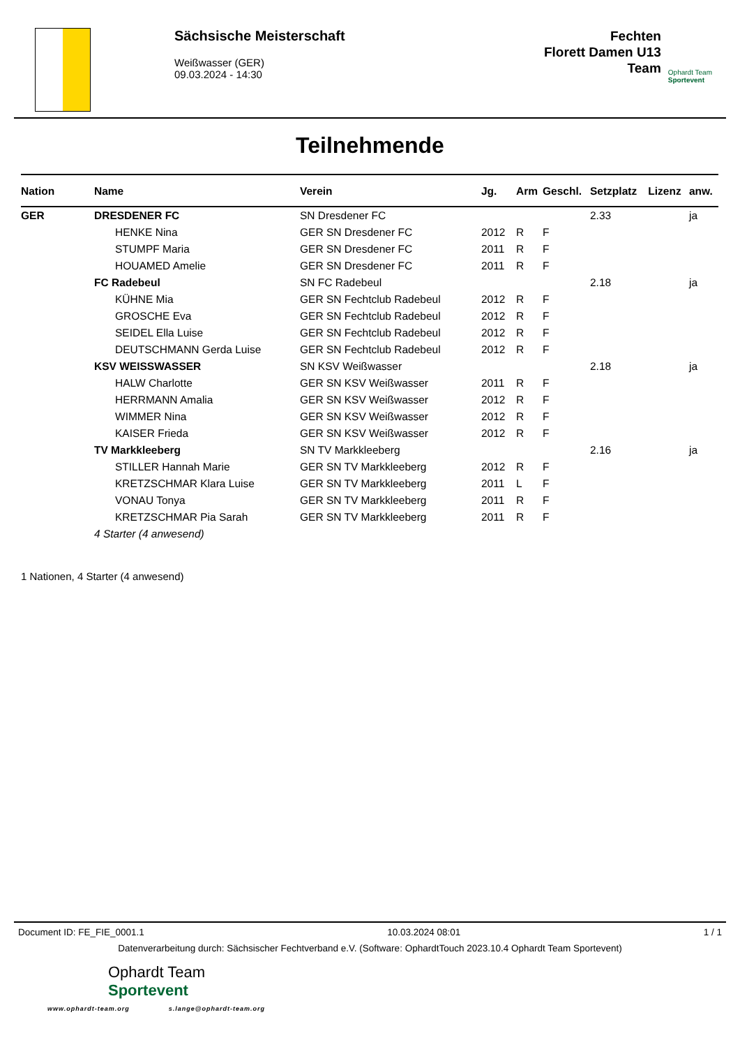Sächsische Meisterschaft
Weißwasser (GER)
09.03.2024 - 14:30
Fechten
Florett Damen U13
Team
Ophardt Team
Sportevent
Teilnehmende
| Nation | Name | Verein | Jg. | Arm | Geschl. | Setzplatz | Lizenz | anw. |
| --- | --- | --- | --- | --- | --- | --- | --- | --- |
| GER | DRESDENER FC | SN Dresdener FC | | | | 2.33 | | ja |
| | HENKE Nina | GER SN Dresdener FC | 2012 | R | F | | | |
| | STUMPF Maria | GER SN Dresdener FC | 2011 | R | F | | | |
| | HOUAMED Amelie | GER SN Dresdener FC | 2011 | R | F | | | |
| | FC Radebeul | SN FC Radebeul | | | | 2.18 | | ja |
| | KÜHNE Mia | GER SN Fechtclub Radebeul | 2012 | R | F | | | |
| | GROSCHE Eva | GER SN Fechtclub Radebeul | 2012 | R | F | | | |
| | SEIDEL Ella Luise | GER SN Fechtclub Radebeul | 2012 | R | F | | | |
| | DEUTSCHMANN Gerda Luise | GER SN Fechtclub Radebeul | 2012 | R | F | | | |
| | KSV WEISSWASSER | SN KSV Weißwasser | | | | 2.18 | | ja |
| | HALW Charlotte | GER SN KSV Weißwasser | 2011 | R | F | | | |
| | HERRMANN Amalia | GER SN KSV Weißwasser | 2012 | R | F | | | |
| | WIMMER Nina | GER SN KSV Weißwasser | 2012 | R | F | | | |
| | KAISER Frieda | GER SN KSV Weißwasser | 2012 | R | F | | | |
| | TV Markkleeberg | SN TV Markkleeberg | | | | 2.16 | | ja |
| | STILLER Hannah Marie | GER SN TV Markkleeberg | 2012 | R | F | | | |
| | KRETZSCHMAR Klara Luise | GER SN TV Markkleeberg | 2011 | L | F | | | |
| | VONAU Tonya | GER SN TV Markkleeberg | 2011 | R | F | | | |
| | KRETZSCHMAR Pia Sarah | GER SN TV Markkleeberg | 2011 | R | F | | | |
| | 4 Starter (4 anwesend) | | | | | | | |
1 Nationen, 4 Starter (4 anwesend)
Document ID: FE_FIE_0001.1 10.03.2024 08:01 1 / 1
Datenverarbeitung durch: Sächsischer Fechtverband e.V. (Software: OphardtTouch 2023.10.4 Ophardt Team Sportevent)
Ophardt Team
Sportevent
www.ophardt-team.org s.lange@ophardt-team.org